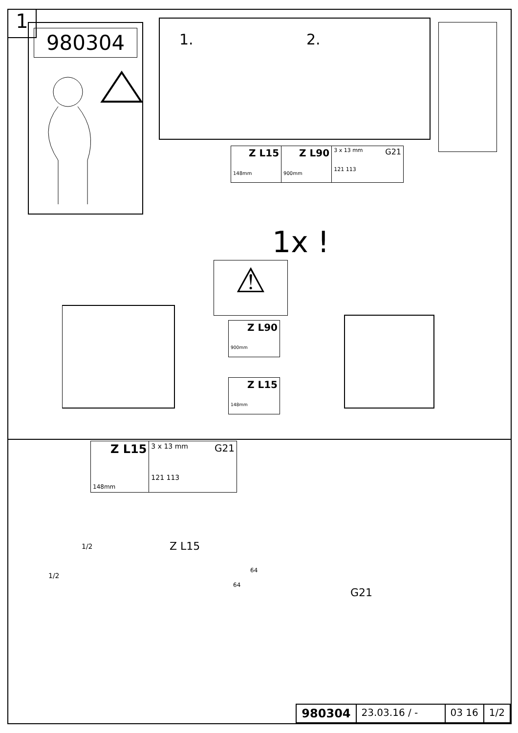980304 1. 2.
| Z L15 148mm | Z L90 900mm | 3 x 13 mm G21 121 113 |
1x !
⚠
| Z L90 900mm |
| Z L15 148mm |
1
| Z L15 148mm | 3 x 13 mm G21 121 113 |
1/2
1/2 Z L15
64
64
G21
| 980304 | 23.03.16 / - | 03 16 | 1/2 |